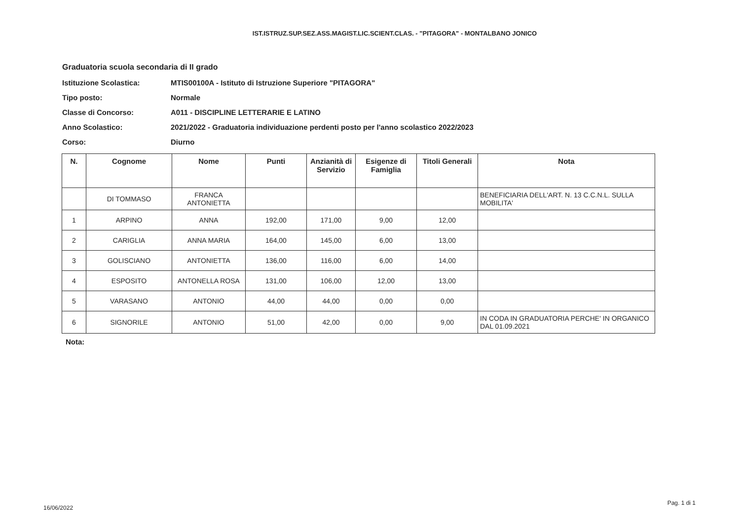IST.ISTRUZ.SUP.SEZ.ASS.MAGIST.LIC.SCIENT.CLAS. - "PITAGORA" - MONTALBANO JONICO
Graduatoria scuola secondaria di II grado
Istituzione Scolastica: MTIS00100A - Istituto di Istruzione Superiore "PITAGORA"
Tipo posto: Normale
Classe di Concorso: A011 - DISCIPLINE LETTERARIE E LATINO
Anno Scolastico: 2021/2022 - Graduatoria individuazione perdenti posto per l'anno scolastico 2022/2023
Corso: Diurno
| N. | Cognome | Nome | Punti | Anzianità di Servizio | Esigenze di Famiglia | Titoli Generali | Nota |
| --- | --- | --- | --- | --- | --- | --- | --- |
| | DI TOMMASO | FRANCA ANTONIETTA | | | | | BENEFICIARIA DELL'ART. N. 13 C.C.N.L. SULLA MOBILITA' |
| 1 | ARPINO | ANNA | 192,00 | 171,00 | 9,00 | 12,00 | |
| 2 | CARIGLIA | ANNA MARIA | 164,00 | 145,00 | 6,00 | 13,00 | |
| 3 | GOLISCIANO | ANTONIETTA | 136,00 | 116,00 | 6,00 | 14,00 | |
| 4 | ESPOSITO | ANTONELLA ROSA | 131,00 | 106,00 | 12,00 | 13,00 | |
| 5 | VARASANO | ANTONIO | 44,00 | 44,00 | 0,00 | 0,00 | |
| 6 | SIGNORILE | ANTONIO | 51,00 | 42,00 | 0,00 | 9,00 | IN CODA IN GRADUATORIA PERCHE' IN ORGANICO DAL 01.09.2021 |
Nota:
16/06/2022
Pag. 1 di 1